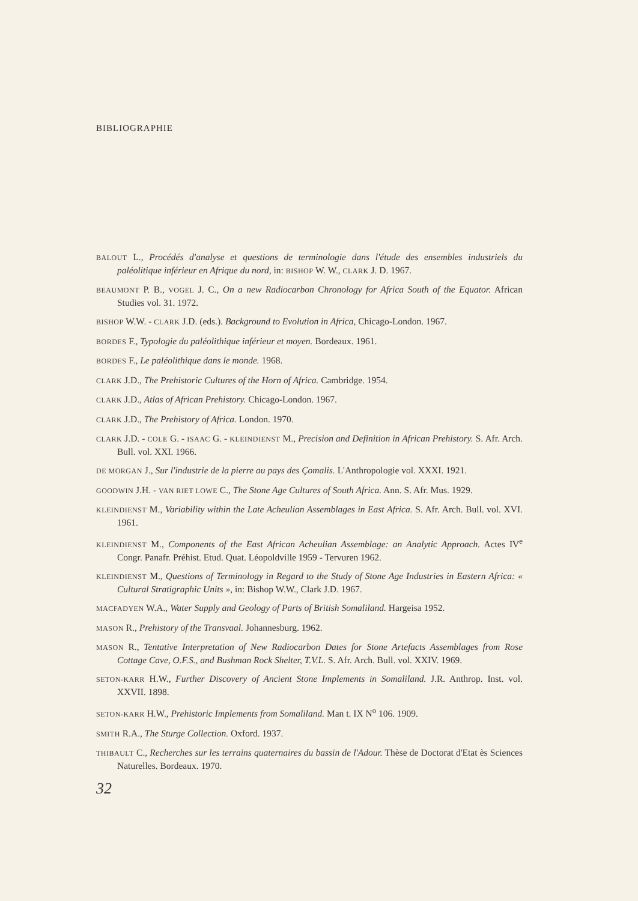BIBLIOGRAPHIE
BALOUT L., Procédés d'analyse et questions de terminologie dans l'étude des ensembles industriels du paléolitique inférieur en Afrique du nord, in: BISHOP W. W., CLARK J. D. 1967.
BEAUMONT P. B., VOGEL J. C., On a new Radiocarbon Chronology for Africa South of the Equator. African Studies vol. 31. 1972.
BISHOP W.W. - CLARK J.D. (eds.). Background to Evolution in Africa, Chicago-London. 1967.
BORDES F., Typologie du paléolithique inférieur et moyen. Bordeaux. 1961.
BORDES F., Le paléolithique dans le monde. 1968.
CLARK J.D., The Prehistoric Cultures of the Horn of Africa. Cambridge. 1954.
CLARK J.D., Atlas of African Prehistory. Chicago-London. 1967.
CLARK J.D., The Prehistory of Africa. London. 1970.
CLARK J.D. - COLE G. - ISAAC G. - KLEINDIENST M., Precision and Definition in African Prehistory. S. Afr. Arch. Bull. vol. XXI. 1966.
DE MORGAN J., Sur l'industrie de la pierre au pays des Çomalis. L'Anthropologie vol. XXXI. 1921.
GOODWIN J.H. - VAN RIET LOWE C., The Stone Age Cultures of South Africa. Ann. S. Afr. Mus. 1929.
KLEINDIENST M., Variability within the Late Acheulian Assemblages in East Africa. S. Afr. Arch. Bull. vol. XVI. 1961.
KLEINDIENST M., Components of the East African Acheulian Assemblage: an Analytic Approach. Actes IV<sup>e</sup> Congr. Panafr. Préhist. Etud. Quat. Léopoldville 1959 - Tervuren 1962.
KLEINDIENST M., Questions of Terminology in Regard to the Study of Stone Age Industries in Eastern Africa: « Cultural Stratigraphic Units », in: Bishop W.W., Clark J.D. 1967.
MACFADYEN W.A., Water Supply and Geology of Parts of British Somaliland. Hargeisa 1952.
MASON R., Prehistory of the Transvaal. Johannesburg. 1962.
MASON R., Tentative Interpretation of New Radiocarbon Dates for Stone Artefacts Assemblages from Rose Cottage Cave, O.F.S., and Bushman Rock Shelter, T.V.L. S. Afr. Arch. Bull. vol. XXIV. 1969.
SETON-KARR H.W., Further Discovery of Ancient Stone Implements in Somaliland. J.R. Anthrop. Inst. vol. XXVII. 1898.
SETON-KARR H.W., Prehistoric Implements from Somaliland. Man t. IX N<sup>o</sup> 106. 1909.
SMITH R.A., The Sturge Collection. Oxford. 1937.
THIBAULT C., Recherches sur les terrains quaternaires du bassin de l'Adour. Thèse de Doctorat d'Etat ès Sciences Naturelles. Bordeaux. 1970.
32